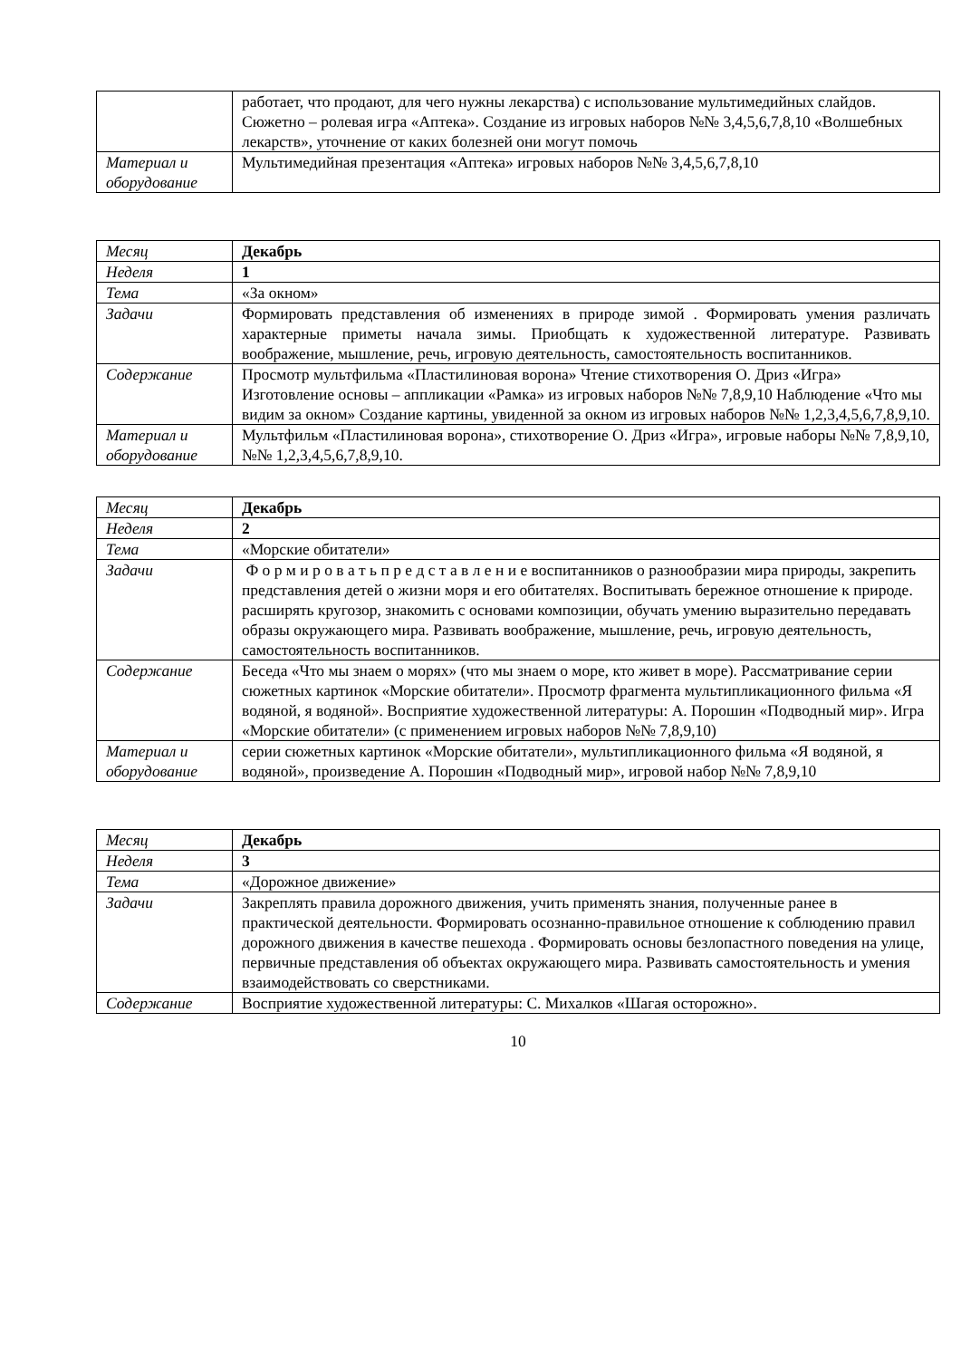| | работает, что продают, для чего нужны лекарства) с использование мультимедийных слайдов. Сюжетно – ролевая игра «Аптека». Создание из игровых наборов №№ 3,4,5,6,7,8,10 «Волшебных лекарств», уточнение от каких болезней они могут помочь |
| Материал и оборудование | Мультимедийная презентация «Аптека» игровых наборов №№ 3,4,5,6,7,8,10 |
| Месяц | Декабрь |
| Неделя | 1 |
| Тема | «За окном» |
| Задачи | Формировать представления об изменениях в природе зимой . Формировать умения различать характерные приметы начала зимы. Приобщать к художественной литературе. Развивать воображение, мышление, речь, игровую деятельность, самостоятельность воспитанников. |
| Содержание | Просмотр мультфильма «Пластилиновая ворона» Чтение стихотворения О. Дриз «Игра» Изготовление основы – аппликации «Рамка» из игровых наборов №№ 7,8,9,10 Наблюдение «Что мы видим за окном» Создание картины, увиденной за окном из игровых наборов №№ 1,2,3,4,5,6,7,8,9,10. |
| Материал и оборудование | Мультфильм «Пластилиновая ворона», стихотворение О. Дриз «Игра», игровые наборы №№ 7,8,9,10, №№ 1,2,3,4,5,6,7,8,9,10. |
| Месяц | Декабрь |
| Неделя | 2 |
| Тема | «Морские обитатели» |
| Задачи | Ф о р м и р о в а т ь п р е д с т а в л е н и е воспитанников о разнообразии мира природы, закрепить представления детей о жизни моря и его обитателях. Воспитывать бережное отношение к природе. расширять кругозор, знакомить с основами композиции, обучать умению выразительно передавать образы окружающего мира. Развивать воображение, мышление, речь, игровую деятельность, самостоятельность воспитанников. |
| Содержание | Беседа «Что мы знаем о морях» (что мы знаем о море, кто живет в море). Рассматривание серии сюжетных картинок «Морские обитатели». Просмотр фрагмента мультипликационного фильма «Я водяной, я водяной». Восприятие художественной литературы: А. Порошин «Подводный мир». Игра «Морские обитатели» (с применением игровых наборов №№ 7,8,9,10) |
| Материал и оборудование | серии сюжетных картинок «Морские обитатели», мультипликационного фильма «Я водяной, я водяной», произведение А. Порошин «Подводный мир», игровой набор №№ 7,8,9,10 |
| Месяц | Декабрь |
| Неделя | 3 |
| Тема | «Дорожное движение» |
| Задачи | Закреплять правила дорожного движения, учить применять знания, полученные ранее в практической деятельности. Формировать осознанно-правильное отношение к соблюдению правил дорожного движения в качестве пешехода . Формировать основы безлопастного поведения на улице, первичные представления об объектах окружающего мира. Развивать самостоятельность и умения взаимодействовать со сверстниками. |
| Содержание | Восприятие художественной литературы: С. Михалков «Шагая осторожно». |
10